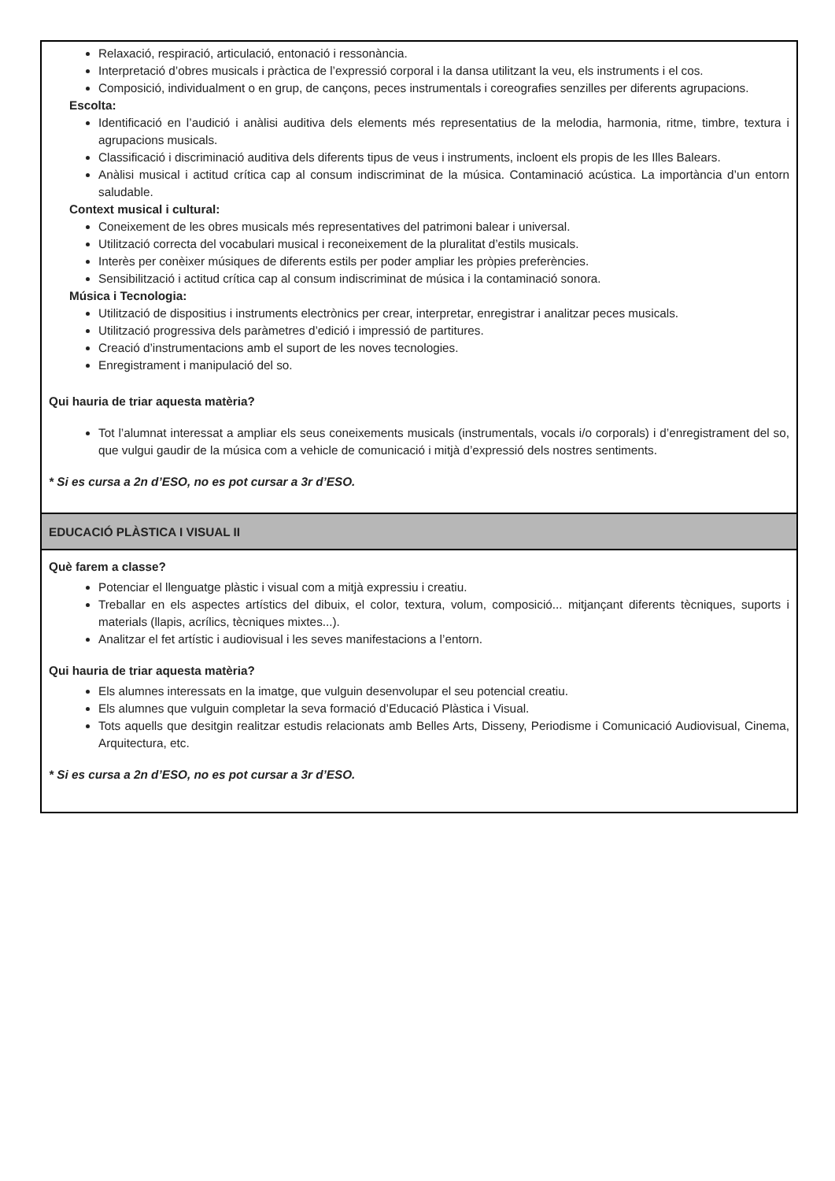| Relaxació, respiració, articulació, entonació i ressonància. Interpretació d’obres musicals i pràctica de l’expressió corporal i la dansa utilitzant la veu, els instruments i el cos. Composició, individualment o en grup, de cançons, peces instrumentals i coreografies senzilles per diferents agrupacions. Escolta: Identificació en l’audició i anàlisi auditiva dels elements més representatius de la melodia, harmonia, ritme, timbre, textura i agrupacions musicals. Classificació i discriminació auditiva dels diferents tipus de veus i instruments, incloent els propis de les Illes Balears. Anàlisi musical i actitud crítica cap al consum indiscriminat de la música. Contaminació acústica. La importància d’un entorn saludable. Context musical i cultural: Coneixement de les obres musicals més representatives del patrimoni balear i universal. Utilització correcta del vocabulari musical i reconeixement de la pluralitat d’estils musicals. Interès per conèixer músiques de diferents estils per poder ampliar les pròpies preferències. Sensibilització i actitud crítica cap al consum indiscriminat de música i la contaminació sonora. Música i Tecnologia: Utilització de dispositius i instruments electrònics per crear, interpretar, enregistrar i analitzar peces musicals. Utilització progressiva dels paràmetres d’edició i impressió de partitures. Creació d’instrumentacions amb el suport de les noves tecnologies. Enregistrament i manipulació del so. Qui hauria de triar aquesta matèria? Tot l’alumnat interessat a ampliar els seus coneixements musicals (instrumentals, vocals i/o corporals) i d’enregistrament del so, que vulgui gaudir de la música com a vehicle de comunicació i mitjà d’expressió dels nostres sentiments. * Si es cursa a 2n d’ESO, no es pot cursar a 3r d’ESO. |
| EDUCACIÓ PLÀSTICA I VISUAL II |
| Què farem a classe? Potenciar el llenguatge plàstic i visual com a mitjà expressiu i creatiu. Treballar en els aspectes artístics del dibuix, el color, textura, volum, composició... mitjançant diferents tècniques, suports i materials (llapis, acrílics, tècniques mixtes...). Analitzar el fet artístic i audiovisual i les seves manifestacions a l’entorn. Qui hauria de triar aquesta matèria? Els alumnes interessats en la imatge, que vulguin desenvolupar el seu potencial creatiu. Els alumnes que vulguin completar la seva formació d’Educació Plàstica i Visual. Tots aquells que desitgin realitzar estudis relacionats amb Belles Arts, Disseny, Periodisme i Comunicació Audiovisual, Cinema, Arquitectura, etc. * Si es cursa a 2n d’ESO, no es pot cursar a 3r d’ESO. |